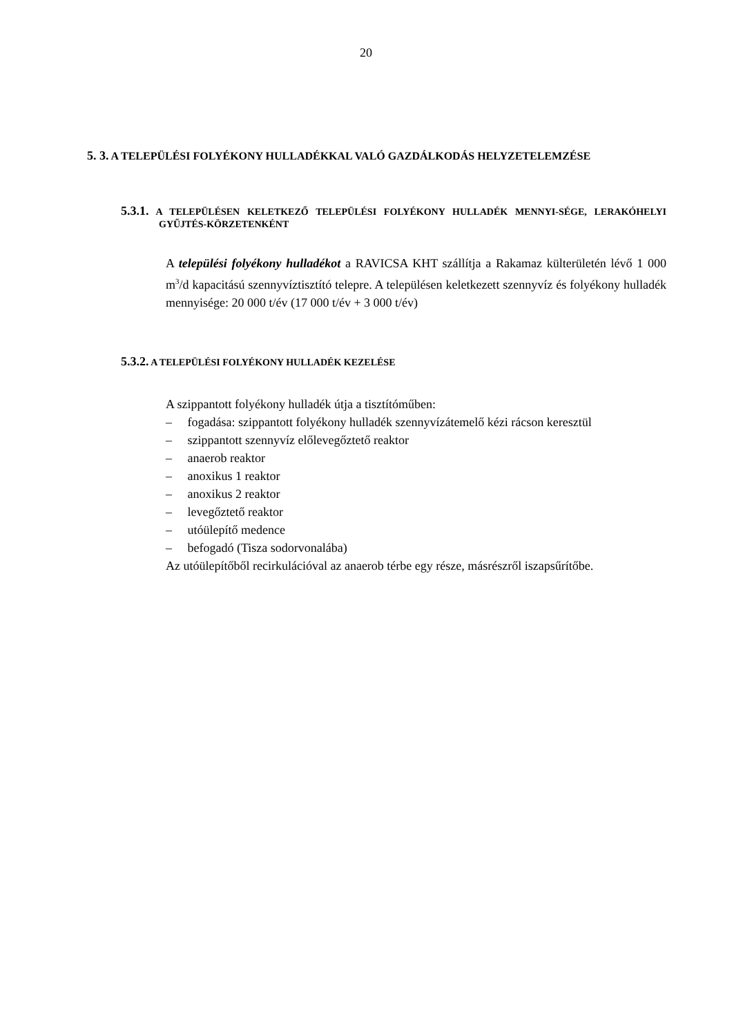20
5. 3. A TELEPÜLÉSI FOLYÉKONY HULLADÉKKAL VALÓ GAZDÁLKODÁS HELYZETELEMZÉSE
5.3.1. A TELEPÜLÉSEN KELETKEZŐ TELEPÜLÉSI FOLYÉKONY HULLADÉK MENNYI-SÉGE, LERAKÓHELYI GYŰJTÉS-KÖRZETENKÉNT
A települési folyékony hulladékot a RAVICSA KHT szállítja a Rakamaz külterületén lévő 1 000 m<sup>3</sup>/d kapacitású szennyvíztisztító telepre. A településen keletkezett szennyvíz és folyékony hulladék mennyisége: 20 000 t/év (17 000 t/év + 3 000 t/év)
5.3.2. A TELEPÜLÉSI FOLYÉKONY HULLADÉK KEZELÉSE
A szippantott folyékony hulladék útja a tisztítóműben:
–  fogadása: szippantott folyékony hulladék szennyvízátemelő kézi rácson keresztül
–  szippantott szennyvíz előlevegőztető reaktor
–  anaerob reaktor
–  anoxikus 1 reaktor
–  anoxikus 2 reaktor
–  levegőztető reaktor
–  utóülepítő medence
–  befogadó (Tisza sodorvonalába)
Az utóülepítőből recirkulációval az anaerob térbe egy része, másrészről iszapsűrítőbe.